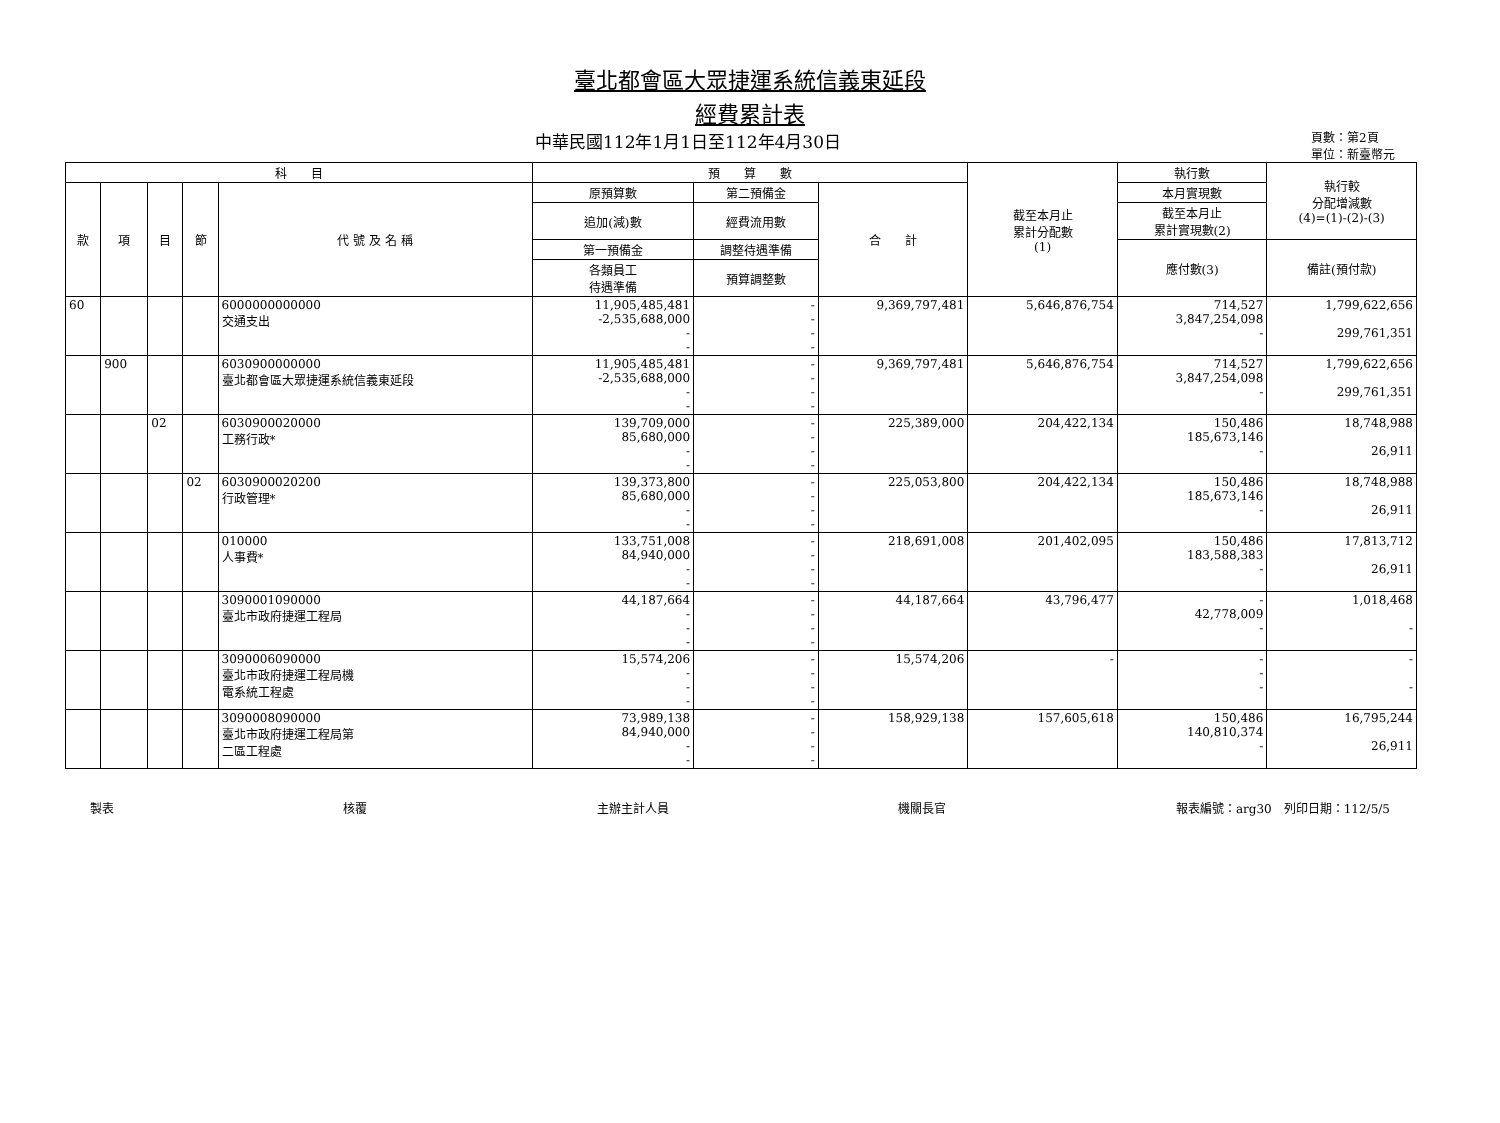臺北都會區大眾捷運系統信義東延段
經費累計表
中華民國112年1月1日至112年4月30日 頁數：第2頁
單位：新臺幣元
| 科 目 | | | | | 預 算 數 | | | 截至本月止 累計分配數 (1) | 執行數 | 執行較 分配增減數 (4)=(1)-(2)-(3) |
| --- | --- | --- | --- | --- | --- | --- | --- | --- | --- | --- |
| 款 | 項 | 目 | 節 | 代 號 及 名 稱 | 原預算數 | 第二預備金 | 合 計 | | 本月實現數 | |
| | | | | | 追加(減)數 | 經費流用數 | | | 截至本月止 累計實現數(2) | |
| | | | | | 第一預備金 | 調整待遇準備 | | | 應付數(3) | 備註(預付款) |
| | | | | | 各類員工 待遇準備 | 預算調整數 | | | | |
| 60 | | | | 6000000000000 交通支出 | 11,905,485,481 -2,535,688,000 - - | - - - - | 9,369,797,481 | 5,646,876,754 | 714,527 3,847,254,098 - | 1,799,622,656 299,761,351 |
| | 900 | | | 6030900000000 臺北都會區大眾捷運系統信義東延段 | 11,905,485,481 -2,535,688,000 - - | - - - - | 9,369,797,481 | 5,646,876,754 | 714,527 3,847,254,098 - | 1,799,622,656 299,761,351 |
| | | 02 | | 6030900020000 工務行政* | 139,709,000 85,680,000 - - | - - - - | 225,389,000 | 204,422,134 | 150,486 185,673,146 - | 18,748,988 26,911 |
| | | | 02 | 6030900020200 行政管理* | 139,373,800 85,680,000 - - | - - - - | 225,053,800 | 204,422,134 | 150,486 185,673,146 - | 18,748,988 26,911 |
| | | | | 010000 人事費* | 133,751,008 84,940,000 - - | - - - - | 218,691,008 | 201,402,095 | 150,486 183,588,383 - | 17,813,712 26,911 |
| | | | | 3090001090000 臺北市政府捷運工程局 | 44,187,664 - - - | - - - - | 44,187,664 | 43,796,477 | - 42,778,009 - | 1,018,468 - |
| | | | | 3090006090000 臺北市政府捷運工程局機 電系統工程處 | 15,574,206 - - - | - - - - | 15,574,206 | - | - - - | - - |
| | | | | 3090008090000 臺北市政府捷運工程局第 二區工程處 | 73,989,138 84,940,000 - - | - - - - | 158,929,138 | 157,605,618 | 150,486 140,810,374 - | 16,795,244 26,911 |
製表 核覆 主辦主計人員 機關長官 報表編號：arg30　列印日期：112/5/5